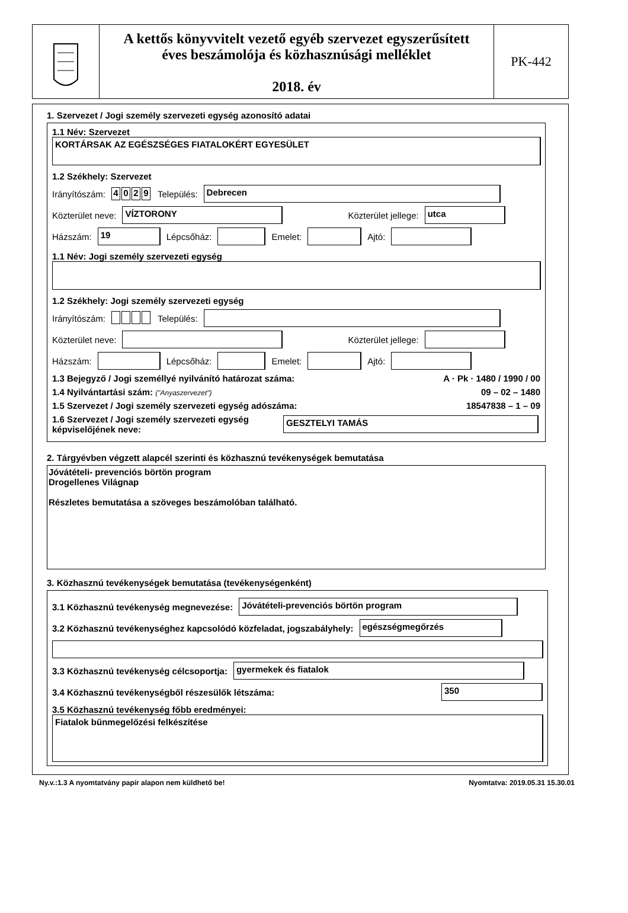A kettős könyvvitelt vezető egyéb szervezet egyszerűsített
éves beszámolója és közhasznúsági melléklet
2018. év
PK-442
1. Szervezet / Jogi személy szervezeti egység azonosító adatai
1.1 Név: Szervezet
KORTÁRSAK AZ EGÉSZSÉGES FIATALOKÉRT EGYESÜLET
1.2 Székhely: Szervezet
Irányítószám: 4029 Település: Debrecen
Közterület neve: VÍZTORONY Közterület jellege: utca
Házszám: 19 Lépcsőház: Emelet: Ajtó:
1.1 Név: Jogi személy szervezeti egység
1.2 Székhely: Jogi személy szervezeti egység
Irányítószám: Település:
Közterület neve: Közterület jellege:
Házszám: Lépcsőház: Emelet: Ajtó:
1.3 Bejegyző / Jogi személlyé nyilvánító határozat száma: A · Pk · 1480 / 1990 / 00
1.4 Nyilvántartási szám: ("Anyaszervezet") 09 – 02 – 1480
1.5 Szervezet / Jogi személy szervezeti egység adószáma: 18547838 – 1 – 09
1.6 Szervezet / Jogi személy szervezeti egység képviselőjének neve: GESZTELYI TAMÁS
2. Tárgyévben végzett alapcél szerinti és közhasznú tevékenységek bemutatása
Jóvátételi- prevenciós börtön program
Drogellenes Világnap
Részletes bemutatása a szöveges beszámolóban található.
3. Közhasznú tevékenységek bemutatása (tevékenységenként)
3.1 Közhasznú tevékenység megnevezése: Jóvátételi-prevenciós börtön program
3.2 Közhasznú tevékenységhez kapcsolódó közfeladat, jogszabályhely: egészségmegőrzés
3.3 Közhasznú tevékenység célcsoportja: gyermekek és fiatalok
3.4 Közhasznú tevékenységből részesülők létszáma: 350
3.5 Közhasznú tevékenység főbb eredményei:
Fiatalok bűnmegelőzési felkészítése
Ny.v.:1.3 A nyomtatvány papír alapon nem küldhető be! Nyomtatva: 2019.05.31 15.30.01